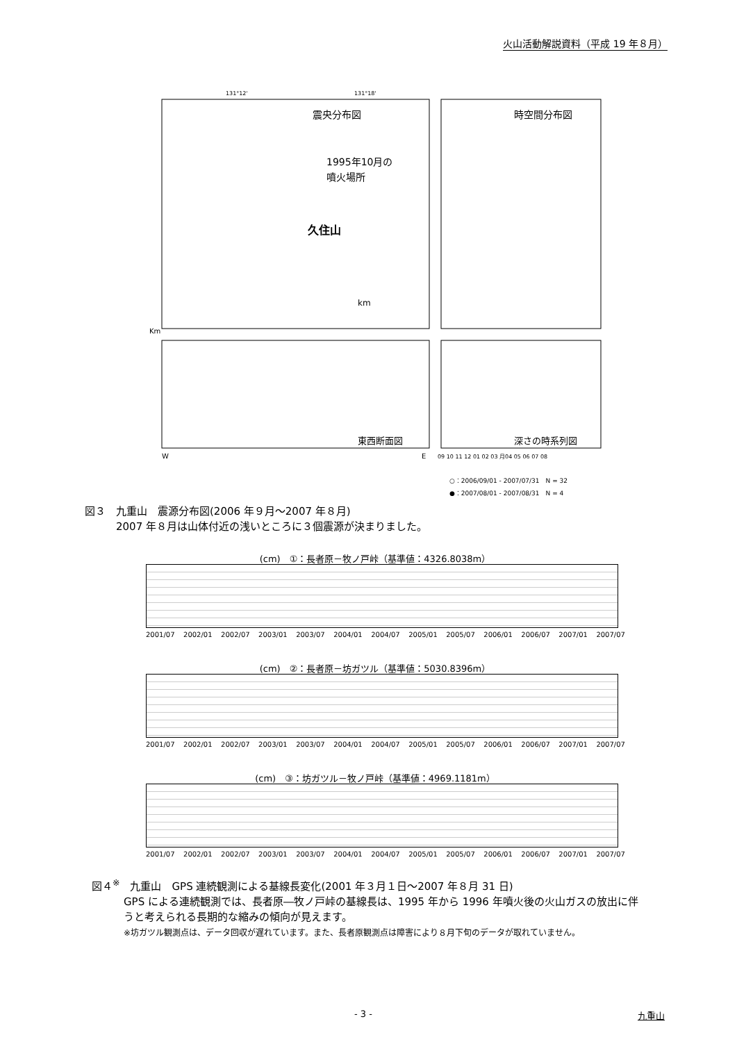火山活動解説資料（平成 19 年８月）
131°12'
131°18'
震央分布図
時空間分布図
1995年10月の
噴火場所
久住山
km
東西断面図
深さの時系列図
Km
W
E
09 10 11 12 01 02 03 月04 05 06 07 08
○：2006/09/01 - 2007/07/31　N = 32
●：2007/08/01 - 2007/08/31　N = 4
図３　九重山　震源分布図(2006 年９月～2007 年８月)
　　　2007 年８月は山体付近の浅いところに３個震源が決まりました。
(cm)　①：長者原－牧ノ戸峠（基準値：4326.8038m）
2001/07 2002/01 2002/07 2003/01 2003/07 2004/01 2004/07 2005/01 2005/07 2006/01 2006/07 2007/01 2007/07
(cm)　②：長者原－坊ガツル（基準値：5030.8396m）
2001/07 2002/01 2002/07 2003/01 2003/07 2004/01 2004/07 2005/01 2005/07 2006/01 2006/07 2007/01 2007/07
(cm)　③：坊ガツル－牧ノ戸峠（基準値：4969.1181m）
2001/07 2002/01 2002/07 2003/01 2003/07 2004/01 2004/07 2005/01 2005/07 2006/01 2006/07 2007/01 2007/07
図４<sup>※</sup>　九重山　GPS 連続観測による基線長変化(2001 年３月１日～2007 年８月 31 日)
GPS による連続観測では、長者原―牧ノ戸峠の基線長は、1995 年から 1996 年噴火後の火山ガスの放出に伴うと考えられる長期的な縮みの傾向が見えます。
※坊ガツル観測点は、データ回収が遅れています。また、長者原観測点は障害により８月下旬のデータが取れていません。
- 3 - 九重山